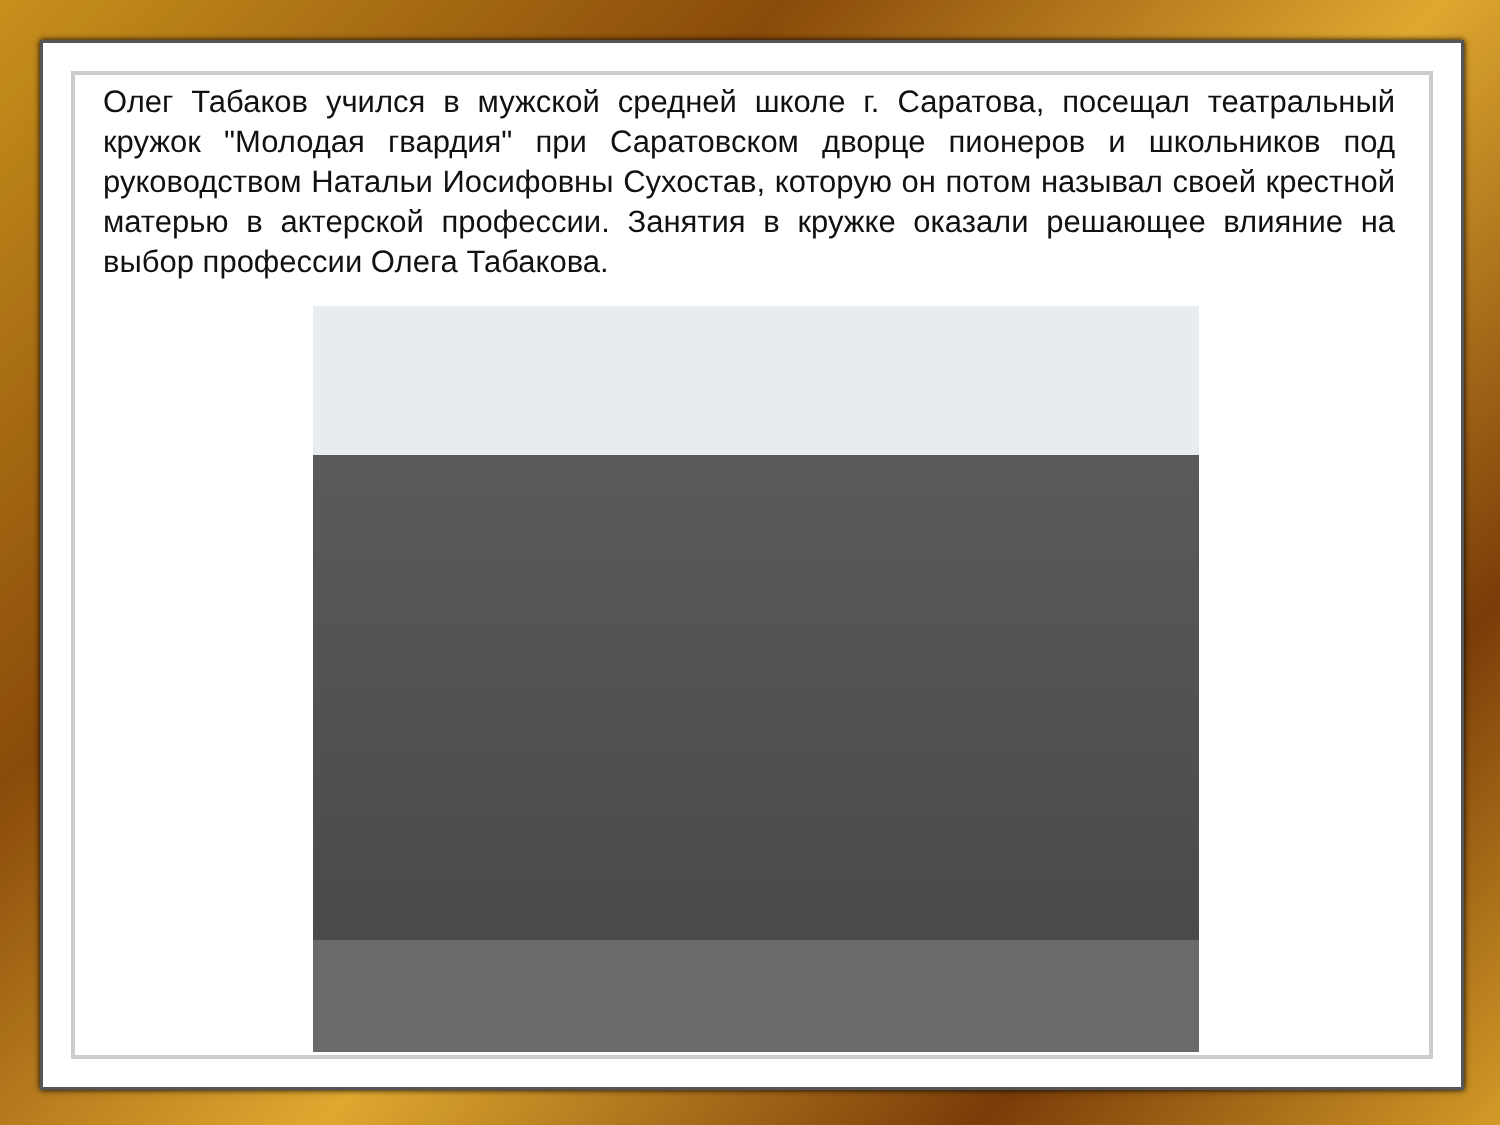Олег Табаков учился в мужской средней школе г. Саратова, посещал театральный кружок "Молодая гвардия" при Саратовском дворце пионеров и школьников под руководством Натальи Иосифовны Сухостав, которую он потом называл своей крестной матерью в актерской профессии. Занятия в кружке оказали решающее влияние на выбор профессии Олега Табакова.